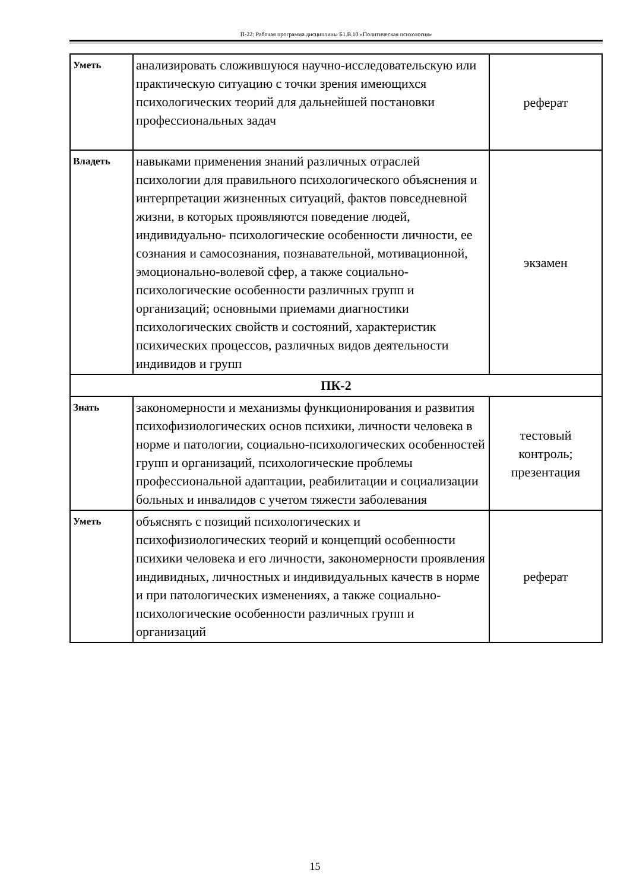П-22: Рабочая программа дисциплины Б1.В.10 «Политическая психология»
| Уметь | анализировать сложившуюся научно-исследовательскую или практическую ситуацию с точки зрения имеющихся психологических теорий для дальнейшей постановки профессиональных задач | реферат |
| Владеть | навыками применения знаний различных отраслей психологии для правильного психологического объяснения и интерпретации жизненных ситуаций, фактов повседневной жизни, в которых проявляются поведение людей, индивидуально- психологические особенности личности, ее сознания и самосознания, познавательной, мотивационной, эмоционально-волевой сфер, а также социально-психологические особенности различных групп и организаций; основными приемами диагностики психологических свойств и состояний, характеристик психических процессов, различных видов деятельности индивидов и групп | экзамен |
| ПК-2 | | |
| Знать | закономерности и механизмы функционирования и развития психофизиологических основ психики, личности человека в норме и патологии, социально-психологических особенностей групп и организаций, психологические проблемы профессиональной адаптации, реабилитации и социализации больных и инвалидов с учетом тяжести заболевания | тестовый контроль; презентация |
| Уметь | объяснять с позиций психологических и психофизиологических теорий и концепций особенности психики человека и его личности, закономерности проявления индивидных, личностных и индивидуальных качеств в норме и при патологических изменениях, а также социально-психологические особенности различных групп и организаций | реферат |
15